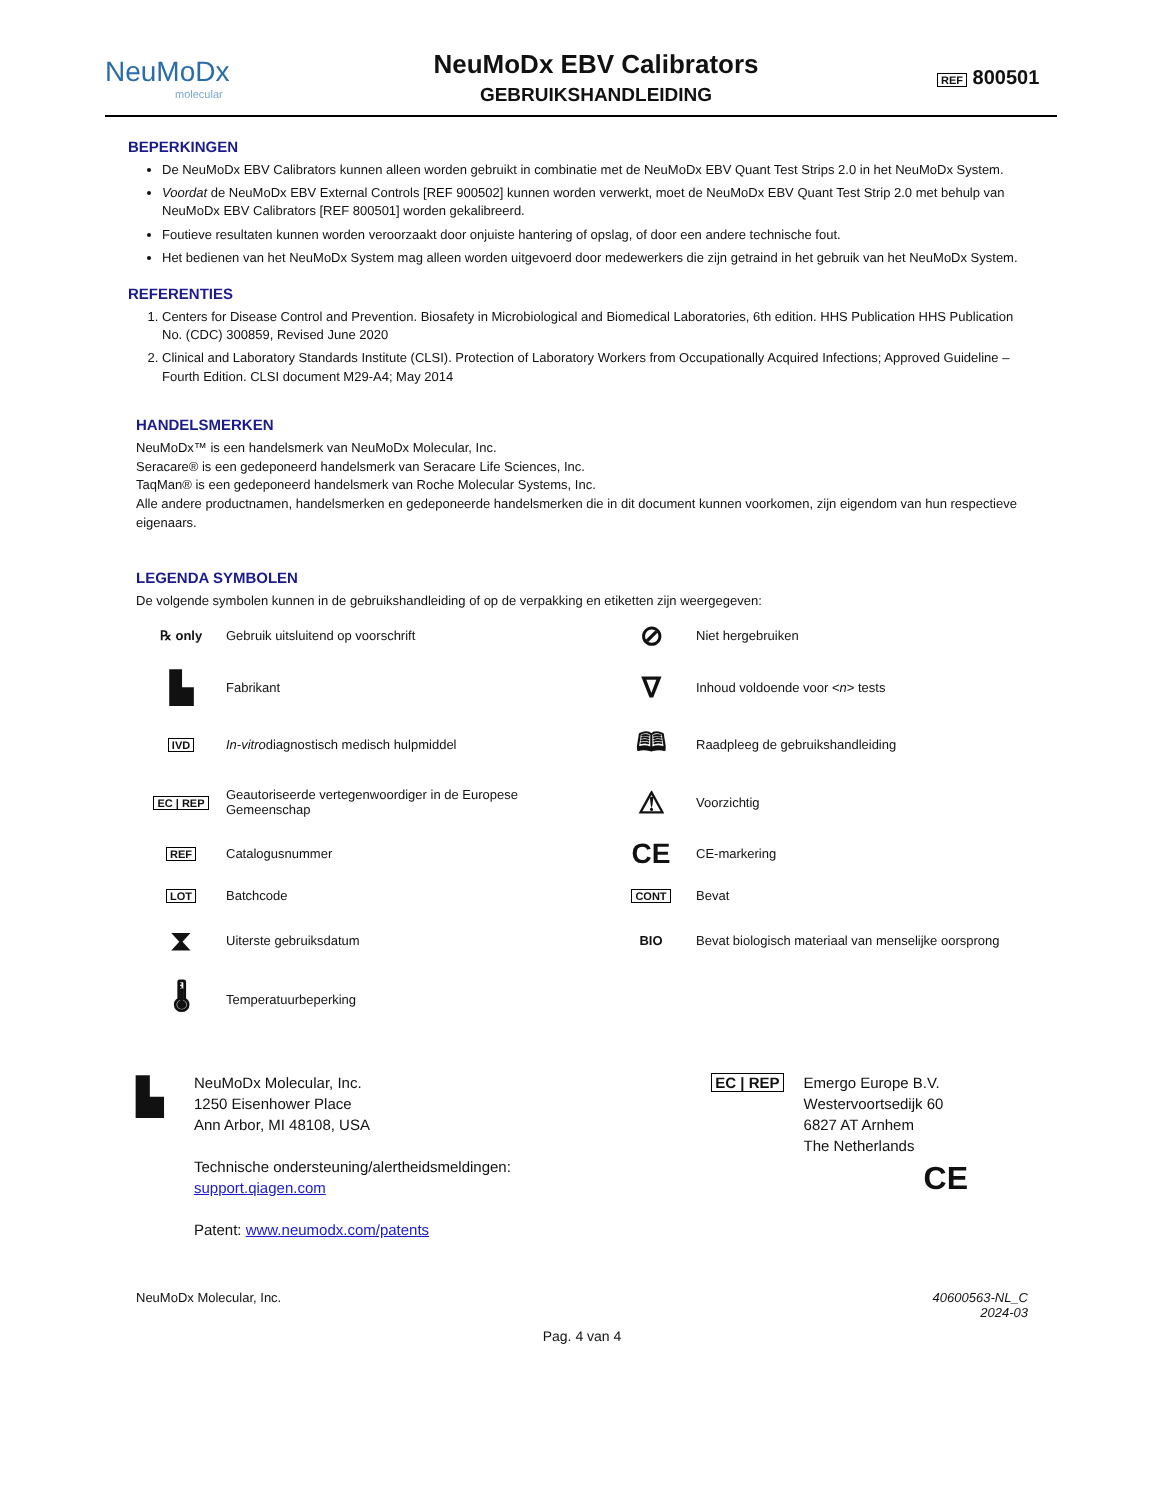NeuMoDx
molecular
NeuMoDx EBV Calibrators
GEBRUIKSHANDLEIDING
REF 800501
BEPERKINGEN
De NeuMoDx EBV Calibrators kunnen alleen worden gebruikt in combinatie met de NeuMoDx EBV Quant Test Strips 2.0 in het NeuMoDx System.
Voordat de NeuMoDx EBV External Controls [REF 900502] kunnen worden verwerkt, moet de NeuMoDx EBV Quant Test Strip 2.0 met behulp van NeuMoDx EBV Calibrators [REF 800501] worden gekalibreerd.
Foutieve resultaten kunnen worden veroorzaakt door onjuiste hantering of opslag, of door een andere technische fout.
Het bedienen van het NeuMoDx System mag alleen worden uitgevoerd door medewerkers die zijn getraind in het gebruik van het NeuMoDx System.
REFERENTIES
1. Centers for Disease Control and Prevention. Biosafety in Microbiological and Biomedical Laboratories, 6th edition. HHS Publication HHS Publication No. (CDC) 300859, Revised June 2020
2. Clinical and Laboratory Standards Institute (CLSI). Protection of Laboratory Workers from Occupationally Acquired Infections; Approved Guideline – Fourth Edition. CLSI document M29-A4; May 2014
HANDELSMERKEN
NeuMoDx™ is een handelsmerk van NeuMoDx Molecular, Inc.
Seracare® is een gedeponeerd handelsmerk van Seracare Life Sciences, Inc.
TaqMan® is een gedeponeerd handelsmerk van Roche Molecular Systems, Inc.
Alle andere productnamen, handelsmerken en gedeponeerde handelsmerken die in dit document kunnen voorkomen, zijn eigendom van hun respectieve eigenaars.
LEGENDA SYMBOLEN
De volgende symbolen kunnen in de gebruikshandleiding of op de verpakking en etiketten zijn weergegeven:
℞ only
Gebruik uitsluitend op voorschrift
⊘
Niet hergebruiken
▙
Fabrikant
∇
Inhoud voldoende voor <n> tests
IVD
In-vitrodiagnostisch medisch hulpmiddel
🕮
Raadpleeg de gebruikshandleiding
EC | REP
Geautoriseerde vertegenwoordiger in de Europese Gemeenschap
⚠
Voorzichtig
REF
Catalogusnummer
CE
CE-markering
LOT
Batchcode
CONT
Bevat
⧗
Uiterste gebruiksdatum
BIO
Bevat biologisch materiaal van menselijke oorsprong
🌡
Temperatuurbeperking
▙
NeuMoDx Molecular, Inc.
1250 Eisenhower Place
Ann Arbor, MI 48108, USA
Technische ondersteuning/alertheidsmeldingen:
support.qiagen.com
Patent: www.neumodx.com/patents
EC | REP Emergo Europe B.V.
Westervoortsedijk 60
6827 AT Arnhem
The Netherlands
CE
NeuMoDx Molecular, Inc. 40600563-NL_C
2024-03
Pag. 4 van 4